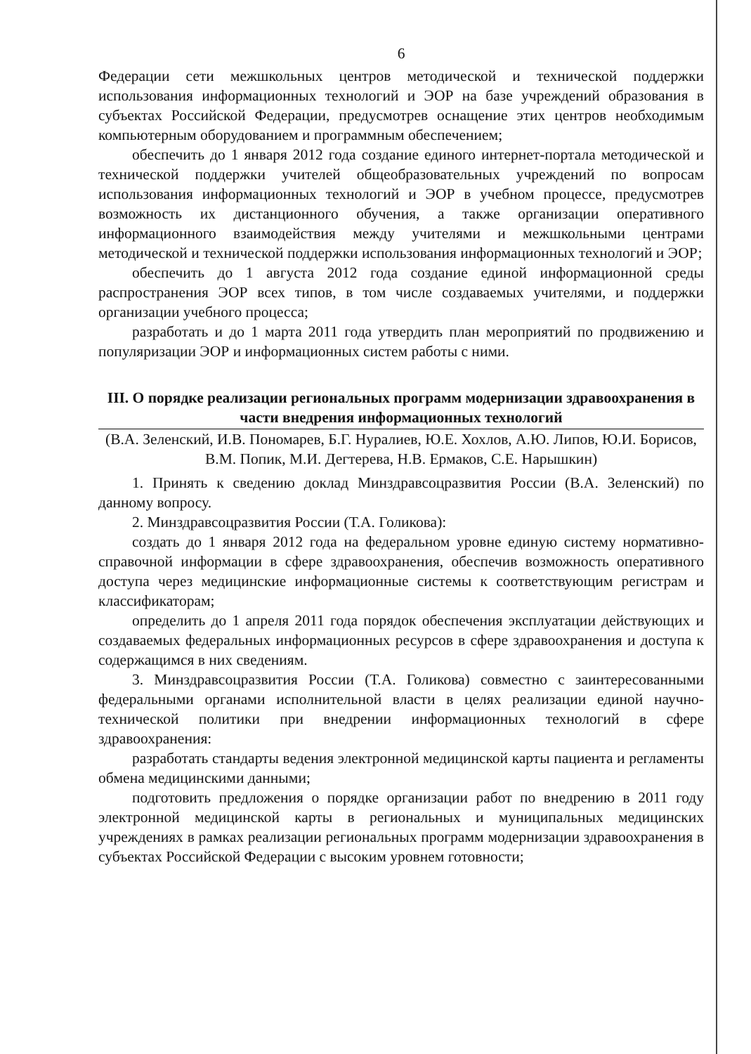6
Федерации сети межшкольных центров методической и технической поддержки использования информационных технологий и ЭОР на базе учреждений образования в субъектах Российской Федерации, предусмотрев оснащение этих центров необходимым компьютерным оборудованием и программным обеспечением;
обеспечить до 1 января 2012 года создание единого интернет-портала методической и технической поддержки учителей общеобразовательных учреждений по вопросам использования информационных технологий и ЭОР в учебном процессе, предусмотрев возможность их дистанционного обучения, а также организации оперативного информационного взаимодействия между учителями и межшкольными центрами методической и технической поддержки использования информационных технологий и ЭОР;
обеспечить до 1 августа 2012 года создание единой информационной среды распространения ЭОР всех типов, в том числе создаваемых учителями, и поддержки организации учебного процесса;
разработать и до 1 марта 2011 года утвердить план мероприятий по продвижению и популяризации ЭОР и информационных систем работы с ними.
III. О порядке реализации региональных программ модернизации здравоохранения в части внедрения информационных технологий
(В.А. Зеленский, И.В. Пономарев, Б.Г. Нуралиев, Ю.Е. Хохлов, А.Ю. Липов, Ю.И. Борисов, В.М. Попик, М.И. Дегтерева, Н.В. Ермаков, С.Е. Нарышкин)
1. Принять к сведению доклад Минздравсоцразвития России (В.А. Зеленский) по данному вопросу.
2. Минздравсоцразвития России (Т.А. Голикова):
создать до 1 января 2012 года на федеральном уровне единую систему нормативно-справочной информации в сфере здравоохранения, обеспечив возможность оперативного доступа через медицинские информационные системы к соответствующим регистрам и классификаторам;
определить до 1 апреля 2011 года порядок обеспечения эксплуатации действующих и создаваемых федеральных информационных ресурсов в сфере здравоохранения и доступа к содержащимся в них сведениям.
3. Минздравсоцразвития России (Т.А. Голикова) совместно с заинтересованными федеральными органами исполнительной власти в целях реализации единой научно-технической политики при внедрении информационных технологий в сфере здравоохранения:
разработать стандарты ведения электронной медицинской карты пациента и регламенты обмена медицинскими данными;
подготовить предложения о порядке организации работ по внедрению в 2011 году электронной медицинской карты в региональных и муниципальных медицинских учреждениях в рамках реализации региональных программ модернизации здравоохранения в субъектах Российской Федерации с высоким уровнем готовности;